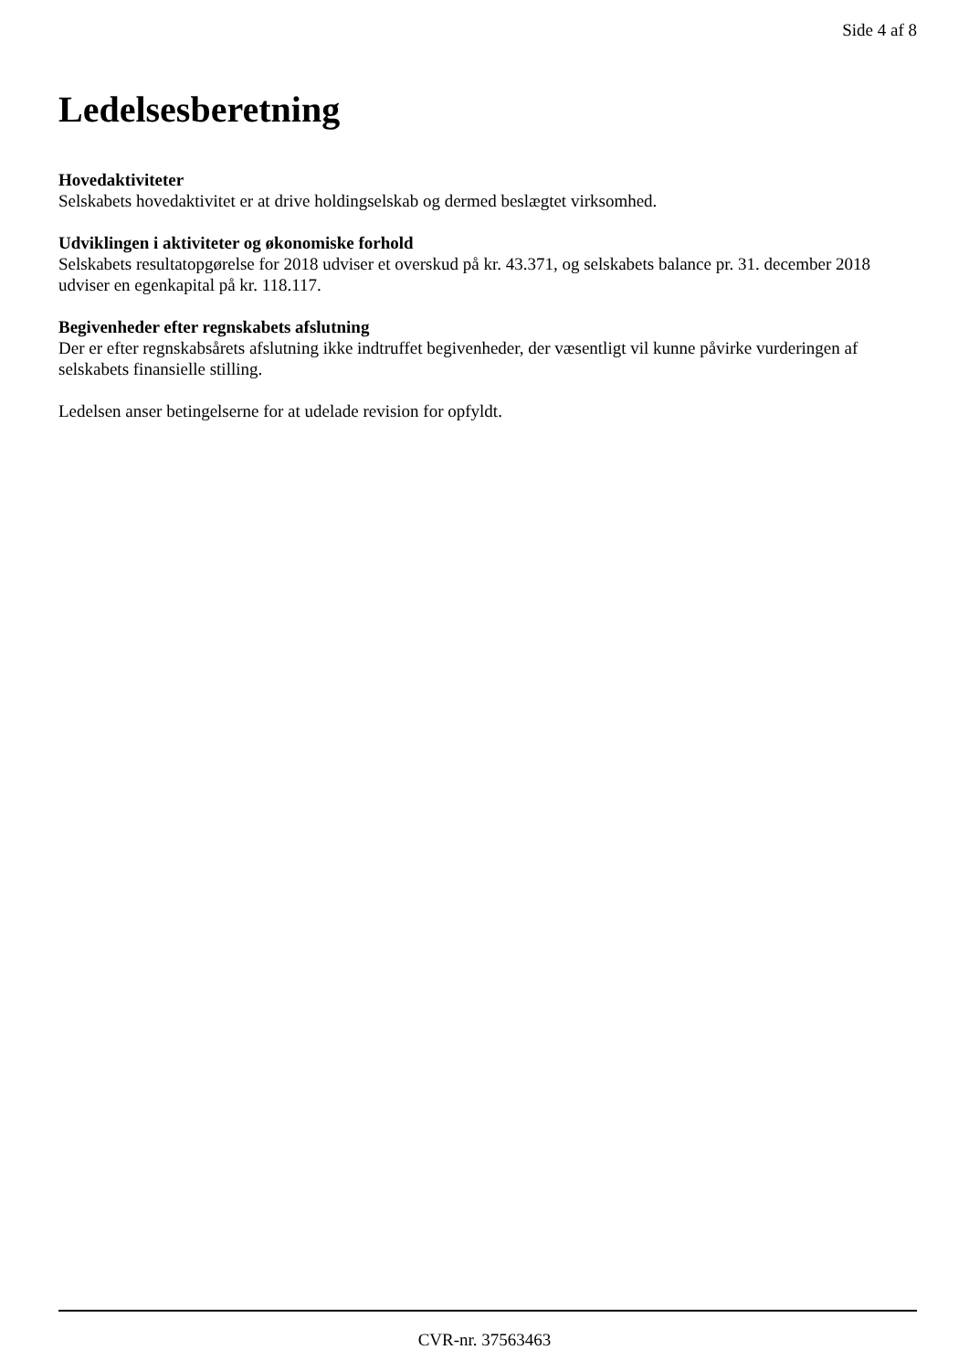Side 4 af 8
Ledelsesberetning
Hovedaktiviteter
Selskabets hovedaktivitet er at drive holdingselskab og dermed beslægtet virksomhed.
Udviklingen i aktiviteter og økonomiske forhold
Selskabets resultatopgørelse for 2018 udviser et overskud på kr. 43.371, og selskabets balance pr. 31. december 2018 udviser en egenkapital på kr. 118.117.
Begivenheder efter regnskabets afslutning
Der er efter regnskabsårets afslutning ikke indtruffet begivenheder, der væsentligt vil kunne påvirke vurderingen af selskabets finansielle stilling.
Ledelsen anser betingelserne for at udelade revision for opfyldt.
CVR-nr. 37563463